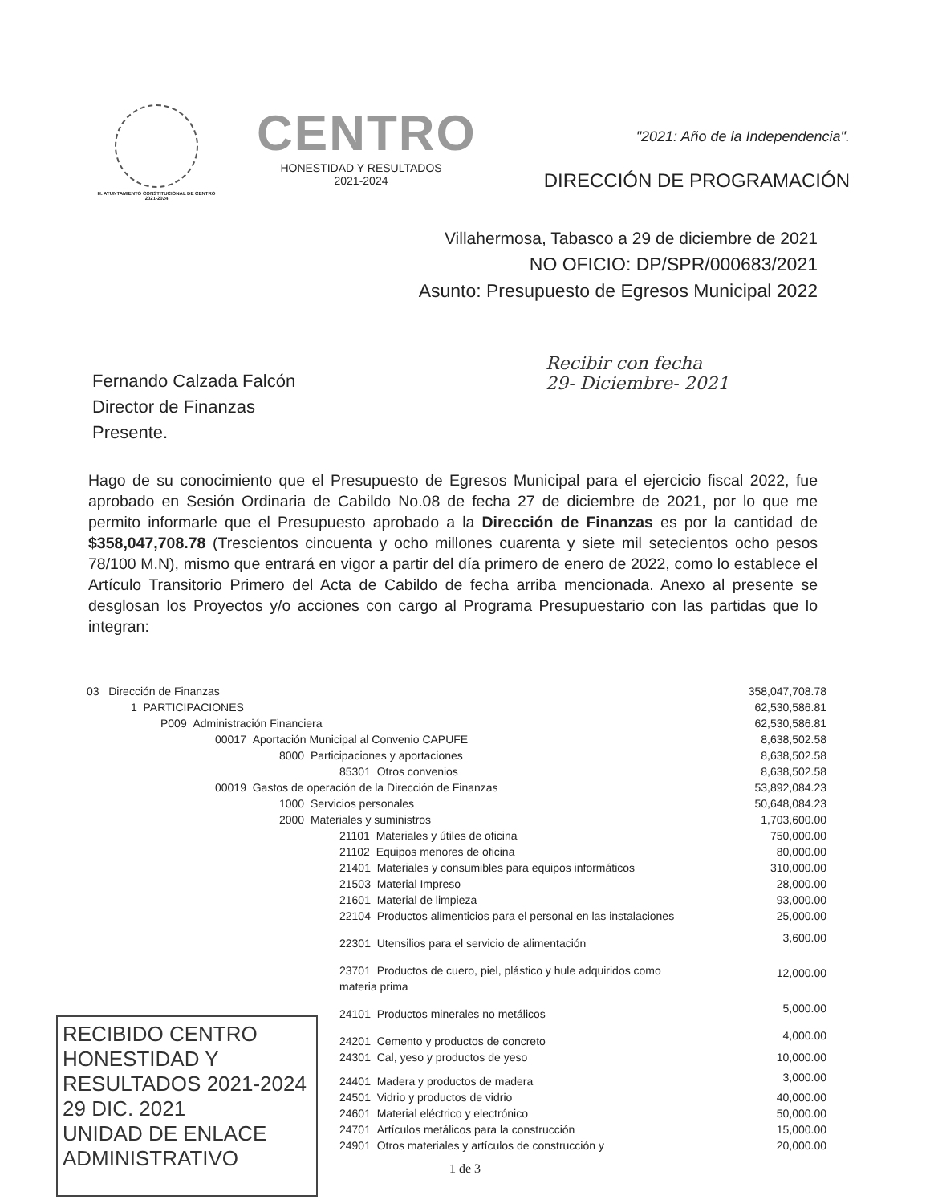H. AYUNTAMIENTO CONSTITUCIONAL DE CENTRO 2021-2024
CENTRO
HONESTIDAD Y RESULTADOS
2021-2024
"2021: Año de la Independencia".
DIRECCIÓN DE PROGRAMACIÓN
Villahermosa, Tabasco a 29 de diciembre de 2021
NO OFICIO: DP/SPR/000683/2021
Asunto: Presupuesto de Egresos Municipal 2022
Fernando Calzada Falcón
Director de Finanzas
Presente.
Recibir con fecha
29- Diciembre- 2021
Hago de su conocimiento que el Presupuesto de Egresos Municipal para el ejercicio fiscal 2022, fue aprobado en Sesión Ordinaria de Cabildo No.08 de fecha 27 de diciembre de 2021, por lo que me permito informarle que el Presupuesto aprobado a la Dirección de Finanzas es por la cantidad de $358,047,708.78 (Trescientos cincuenta y ocho millones cuarenta y siete mil setecientos ocho pesos 78/100 M.N), mismo que entrará en vigor a partir del día primero de enero de 2022, como lo establece el Artículo Transitorio Primero del Acta de Cabildo de fecha arriba mencionada. Anexo al presente se desglosan los Proyectos y/o acciones con cargo al Programa Presupuestario con las partidas que lo integran:
| 03 Dirección de Finanzas | 358,047,708.78 |
| 1 PARTICIPACIONES | 62,530,586.81 |
| P009 Administración Financiera | 62,530,586.81 |
| 00017 Aportación Municipal al Convenio CAPUFE | 8,638,502.58 |
| 8000 Participaciones y aportaciones | 8,638,502.58 |
| 85301 Otros convenios | 8,638,502.58 |
| 00019 Gastos de operación de la Dirección de Finanzas | 53,892,084.23 |
| 1000 Servicios personales | 50,648,084.23 |
| 2000 Materiales y suministros | 1,703,600.00 |
| 21101 Materiales y útiles de oficina | 750,000.00 |
| 21102 Equipos menores de oficina | 80,000.00 |
| 21401 Materiales y consumibles para equipos informáticos | 310,000.00 |
| 21503 Material Impreso | 28,000.00 |
| 21601 Material de limpieza | 93,000.00 |
| 22104 Productos alimenticios para el personal en las instalaciones | 25,000.00 |
| 22301 Utensilios para el servicio de alimentación | 3,600.00 |
| 23701 Productos de cuero, piel, plástico y hule adquiridos como materia prima | 12,000.00 |
| 24101 Productos minerales no metálicos | 5,000.00 |
| 24201 Cemento y productos de concreto | 4,000.00 |
| 24301 Cal, yeso y productos de yeso | 10,000.00 |
| 24401 Madera y productos de madera | 3,000.00 |
| 24501 Vidrio y productos de vidrio | 40,000.00 |
| 24601 Material eléctrico y electrónico | 50,000.00 |
| 24701 Artículos metálicos para la construcción | 15,000.00 |
| 24901 Otros materiales y artículos de construcción y | 20,000.00 |
1 de 3
RECIBIDO CENTRO HONESTIDAD Y RESULTADOS 2021-2024
29 DIC. 2021
UNIDAD DE ENLACE ADMINISTRATIVO